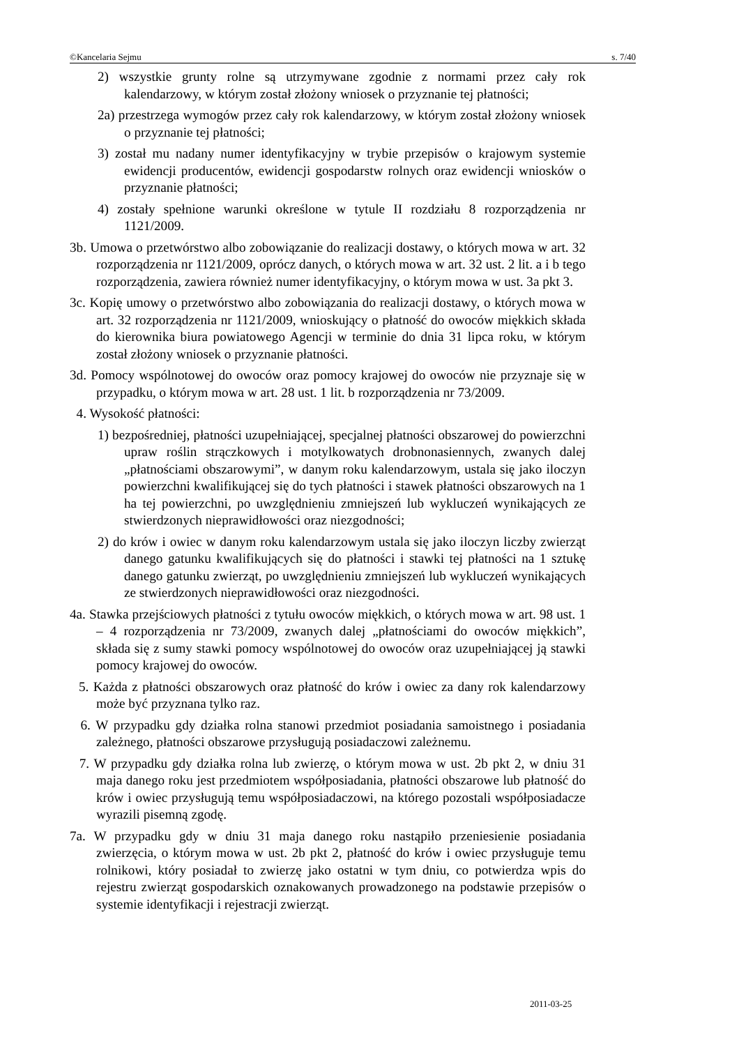©Kancelaria Sejmu s. 7/40
2) wszystkie grunty rolne są utrzymywane zgodnie z normami przez cały rok kalendarzowy, w którym został złożony wniosek o przyznanie tej płatności;
2a) przestrzega wymogów przez cały rok kalendarzowy, w którym został złożony wniosek o przyznanie tej płatności;
3) został mu nadany numer identyfikacyjny w trybie przepisów o krajowym systemie ewidencji producentów, ewidencji gospodarstw rolnych oraz ewidencji wniosków o przyznanie płatności;
4) zostały spełnione warunki określone w tytule II rozdziału 8 rozporządzenia nr 1121/2009.
3b. Umowa o przetwórstwo albo zobowiązanie do realizacji dostawy, o których mowa w art. 32 rozporządzenia nr 1121/2009, oprócz danych, o których mowa w art. 32 ust. 2 lit. a i b tego rozporządzenia, zawiera również numer identyfikacyjny, o którym mowa w ust. 3a pkt 3.
3c. Kopię umowy o przetwórstwo albo zobowiązania do realizacji dostawy, o których mowa w art. 32 rozporządzenia nr 1121/2009, wnioskujący o płatność do owoców miękkich składa do kierownika biura powiatowego Agencji w terminie do dnia 31 lipca roku, w którym został złożony wniosek o przyznanie płatności.
3d. Pomocy wspólnotowej do owoców oraz pomocy krajowej do owoców nie przyznaje się w przypadku, o którym mowa w art. 28 ust. 1 lit. b rozporządzenia nr 73/2009.
4. Wysokość płatności:
1) bezpośredniej, płatności uzupełniającej, specjalnej płatności obszarowej do powierzchni upraw roślin strączkowych i motylkowatych drobnonasiennych, zwanych dalej „płatnościami obszarowymi”, w danym roku kalendarzowym, ustala się jako iloczyn powierzchni kwalifikującej się do tych płatności i stawek płatności obszarowych na 1 ha tej powierzchni, po uwzględnieniu zmniejszeń lub wykluczeń wynikających ze stwierdzonych nieprawidłowości oraz niezgodności;
2) do krów i owiec w danym roku kalendarzowym ustala się jako iloczyn liczby zwierząt danego gatunku kwalifikujących się do płatności i stawki tej płatności na 1 sztukę danego gatunku zwierząt, po uwzględnieniu zmniejszeń lub wykluczeń wynikających ze stwierdzonych nieprawidłowości oraz niezgodności.
4a. Stawka przejściowych płatności z tytułu owoców miękkich, o których mowa w art. 98 ust. 1 – 4 rozporządzenia nr 73/2009, zwanych dalej „płatnościami do owoców miękkich”, składa się z sumy stawki pomocy wspólnotowej do owoców oraz uzupełniającej ją stawki pomocy krajowej do owoców.
5. Każda z płatności obszarowych oraz płatność do krów i owiec za dany rok kalendarzowy może być przyznana tylko raz.
6. W przypadku gdy działka rolna stanowi przedmiot posiadania samoistnego i posiadania zależnego, płatności obszarowe przysługują posiadaczowi zależnemu.
7. W przypadku gdy działka rolna lub zwierzę, o którym mowa w ust. 2b pkt 2, w dniu 31 maja danego roku jest przedmiotem współposiadania, płatności obszarowe lub płatność do krów i owiec przysługują temu współposiadaczowi, na którego pozostali współposiadacze wyrazili pisemną zgodę.
7a. W przypadku gdy w dniu 31 maja danego roku nastąpiło przeniesienie posiadania zwierzęcia, o którym mowa w ust. 2b pkt 2, płatność do krów i owiec przysługuje temu rolnikowi, który posiadał to zwierzę jako ostatni w tym dniu, co potwierdza wpis do rejestru zwierząt gospodarskich oznakowanych prowadzonego na podstawie przepisów o systemie identyfikacji i rejestracji zwierząt.
2011-03-25